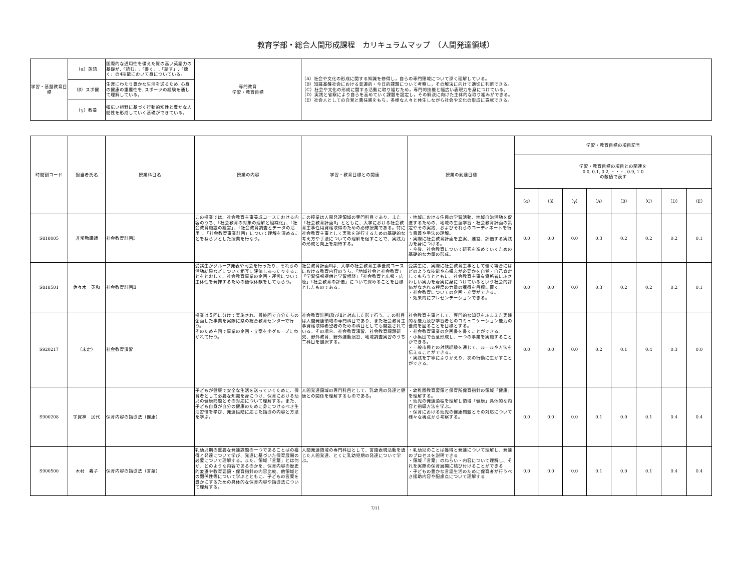教育学部・総合人間形成課程　カリキュラムマップ　（人間発達領域）
| 学習・基盤教育目標 | （α）英語 | 国際的な通用性を備えた質の高い英語力の基礎が,「読む」,「書く」,「話す」,「聴く」の4技能において身についている。 | 専門教育 学習・教育目標 | （A）社会や文化の形成に関する知識を修得し，自らの専門領域について深く理解している。 （B）知識基盤社会における普遍的・今日的課題について考察し，その解決に向けて適切に判断できる。 （C）社会や文化の形成に関する活動に取り組むため，専門的技能と幅広い表現力を身につけている。 （D）実践と省察により自らを高めていく課題を設定し，その解決に向けた主体的な取り組みができる。 （E）社会人としての自覚と責任感をもち，多様な人々と共生しながら社会や文化の形成に貢献できる。 |
| | （β）スポ健 | 生涯にわたり豊かな生活を送るため, 心身の健康の重要性を, スポーツの経験を通して理解している。 | | |
| | （γ）教養 | 幅広い視野に基づく行動的知性と豊かな人間性を形成していく基礎ができている。 | | |
| 時間割コード | 担当者氏名 | 授業科目名 | 授業の内容 | 学習・教育目標との関連 | 授業の到達目標 | 学習・教育目標の項目記号 | | | | | | | |
| --- | --- | --- | --- | --- | --- | --- | --- | --- | --- | --- | --- | --- | --- |
| | | | | | | 学習・教育目標の項目との関連を 0.0, 0.1, 0.2, ・・・, 0.9, 1.0 の数値で表す | | | | | | | |
| | | | | | | （α） | （β） | （γ） | （A） | （B） | （C） | （D） | （E） |
| S818005 | 非常勤講師 | 社会教育計画Ⅰ | この授業では、社会教育主事養成コースにおける内容のうち、「社会教育の対象の理解と組織化」、「社会教育施設の経営」、「社会教育調査とデータの活用」、「社会教育事業計画」について理解を深めることをねらいとした授業を行なう。 | この授業は人間発達領域の専門科目であり、また「社会教育計画Ⅱ」とともに、大学における社会教育主事任用資格取得のための必修授業である。特に社会教育主事として実務を遂行するための基礎的な考え方や手法についての理解を促すことで、実践力の形成と向上を期待する。 | ・地域における住民の学習活動、地域自治活動を促進するための、地域の生涯学習・社会教育計画の策定やその実践、およびそれらのコーディネートを行う意義や手法の理解。 ・実際に社会教育計画を立案、運営、評価する実践力を身につける。 ・今後、社会教育について研究を進めていくための基礎的な力量の形成。 | 0.0 | 0.0 | 0.0 | 0.3 | 0.2 | 0.2 | 0.2 | 0.1 |
| S818501 | 佐々木 英和 | 社会教育計画Ⅱ | 受講生がグループ発表や司会を行ったり、それらの活動結果などについて相互に評価しあったりすることをとおして、社会教育事業の企画・運営について主体性を発揮するための疑似体験をしてもらう。 | 社会教育計画Ⅱは、大学の社会教育主事養成コースにおける教育内容のうち、「地域社会と社会教育」「学習情報提供と学習相談」「社会教育と広報・広聴」「社会教育の評価」について深めることを目標としたものである。 | 受講生に、実際に社会教育主事として働く場合にはどのような技能や心構えが必要かを自覚・自己査定してもらうとともに、社会教育主事有資格者にふさわしい実力を着実に身につけているという社会的評価がなされる程度の力量の獲得を目標に置く。 ・社会教育についての企画・立案ができる。 ・効果的にプレゼンテーションできる。 | 0.0 | 0.0 | 0.0 | 0.3 | 0.2 | 0.2 | 0.2 | 0.1 |
| S920217 | （未定） | 社会教育演習 | 授業は５回に分けて実施され、最終回で自分たちの企画した事業を実際に県の総合教育センターで行う。 そのため４回で事業の企画・立案を小グループにわかれて行う。 | 社会教育計画Ⅰ及びⅡと対応した形で行う。この科目は人間発達領域の専門科目であり、また社会教育主事資格取得希望者のための科目としても開設されている。その場合、社会教育演習、社会教育課題研究、野外教育、野外運動演習、地域調査実習のうち二科目を選択する。 | 社会教育主事として、専門的な知見をふまえた実践的な能力及び学習者とのコミュニケーション能力の養成を図ることを目標とする。 ・社会教育事業の企画書を書くことができる。 ・小集団で合意形成し、一つの事業を実施することができる。 ・一般市民との対話経験を通じて、ルールや方法を伝えることができる。 ・実践を丁寧にふりかえり、次の行動に生かすことができる。 | 0.0 | 0.0 | 0.0 | 0.2 | 0.1 | 0.4 | 0.3 | 0.0 |
| S900208 | 宇賀神 民代 | 保育内容の指導法（健康） | 子どもが健康で安全な生活を送っていくために、保育者として必要な知識を身につけ、保育における幼児の健康問題とその対応について理解する。また、子ども自身が自分の健康のために身につけるべき生活習慣を学び、発達段階に応じた指導の内容と方法を学ぶ。 | 人間発達領域の専門科目として、乳幼児の発達と健康との関係を理解するものである。 | ・幼稚園教育要領と保育所保育指針の領域「健康」を理解する。 ・幼児の発達過程を理解し領域「健康」具体的な内容と指導方法を学ぶ。 ・保育における幼児の健康問題とその対応について様々な視点から考察する。 | 0.0 | 0.0 | 0.0 | 0.1 | 0.0 | 0.1 | 0.4 | 0.4 |
| S900500 | 木村 壽子 | 保育内容の指導法（言葉） | 乳幼児期の重要な発達課題の一つであることばの獲得と発達について学び、発達に基づいた保育展開の必要について理解する。また、領域「言葉」とは何か、どのような内容であるのかを、保育内容の歴史的変遷や教育要領・保育指針の内容比較、他領域との関係性等について学ぶとともに、子どもの言葉を豊かにするための具体的な保育内容や指導法について理解する。 | 人間発達領域の専門科目として、言語表現活動を通じた人間発達、とくに乳幼児期の発達について学ぶ。 | ・乳幼児のことば獲得と発達について理解し、発達のプロセスを説明できる ・領域「言葉」のねらい・内容について理解し、それを実際の保育展開に結び付けることができる ・子どもの豊かな言語生活のために保育者が行うべき援助内容や配慮点について理解する | 0.0 | 0.0 | 0.0 | 0.1 | 0.0 | 0.1 | 0.4 | 0.4 |
7/11